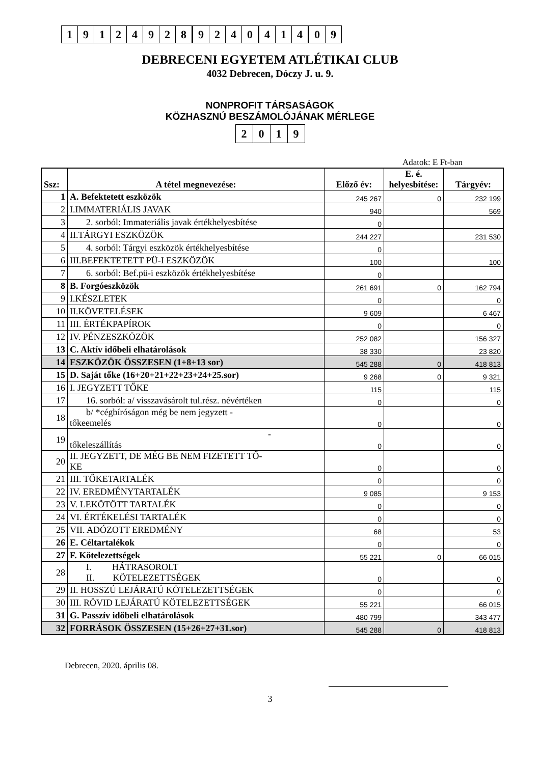| 1 | 9 | 1 | 2 | 4 | 9 | 2 | 8 | 9 | 2 | 4 | 0 | 4 | 1 | 4 | 0 | 9 |
DEBRECENI EGYETEM ATLÉTIKAI CLUB
4032 Debrecen, Dóczy J. u. 9.
NONPROFIT TÁRSASÁGOK
KÖZHASZNÚ BESZÁMOLÓJÁNAK MÉRLEGE
| 2 | 0 | 1 | 9 |
Adatok: E Ft-ban
| Ssz: | A tétel megnevezése: | Előző év: | E. é. helyesbítése: | Tárgyév: |
| --- | --- | --- | --- | --- |
| 1 | A. Befektetett eszközök | 245 267 | 0 | 232 199 |
| 2 | I.IMMATERIÁLIS JAVAK | 940 | | 569 |
| 3 | 2. sorból: Immateriális javak értékhelyesbítése | 0 | | |
| 4 | II.TÁRGYI ESZKÖZÖK | 244 227 | | 231 530 |
| 5 | 4. sorból: Tárgyi eszközök értékhelyesbítése | 0 | | |
| 6 | III.BEFEKTETETT PÜ-I ESZKÖZÖK | 100 | | 100 |
| 7 | 6. sorból: Bef.pü-i eszközök értékhelyesbítése | 0 | | |
| 8 | B. Forgóeszközök | 261 691 | 0 | 162 794 |
| 9 | I.KÉSZLETEK | 0 | | 0 |
| 10 | II.KÖVETELÉSEK | 9 609 | | 6 467 |
| 11 | III. ÉRTÉKPAPÍROK | 0 | | 0 |
| 12 | IV. PÉNZESZKÖZÖK | 252 082 | | 156 327 |
| 13 | C. Aktív időbeli elhatárolások | 38 330 | | 23 820 |
| 14 | ESZKÖZÖK ÖSSZESEN (1+8+13 sor) | 545 288 | 0 | 418 813 |
| 15 | D. Saját tőke (16+20+21+22+23+24+25.sor) | 9 268 | 0 | 9 321 |
| 16 | I. JEGYZETT TŐKE | 115 | | 115 |
| 17 | 16. sorból: a/ visszavásárolt tul.rész. névértéken | 0 | | 0 |
| 18 | b/ *cégbíróságon még be nem jegyzett - tőkeemelés | 0 | | 0 |
| 19 | - tőkeleszállítás | 0 | | 0 |
| 20 | II. JEGYZETT, DE MÉG BE NEM FIZETETT TŐ- KE | 0 | | 0 |
| 21 | III. TŐKETARTALÉK | 0 | | 0 |
| 22 | IV. EREDMÉNYTARTALÉK | 9 085 | | 9 153 |
| 23 | V. LEKÖTÖTT TARTALÉK | 0 | | 0 |
| 24 | VI. ÉRTÉKELÉSI TARTALÉK | 0 | | 0 |
| 25 | VII. ADÓZOTT EREDMÉNY | 68 | | 53 |
| 26 | E. Céltartalékok | 0 | | 0 |
| 27 | F. Kötelezettségek | 55 221 | 0 | 66 015 |
| 28 | I. HÁTRASOROLT II. KÖTELEZETTSÉGEK | 0 | | 0 |
| 29 | II. HOSSZÚ LEJÁRATÚ KÖTELEZETTSÉGEK | 0 | | 0 |
| 30 | III. RÖVID LEJÁRATÚ KÖTELEZETTSÉGEK | 55 221 | | 66 015 |
| 31 | G. Passzív időbeli elhatárolások | 480 799 | | 343 477 |
| 32 | FORRÁSOK ÖSSZESEN (15+26+27+31.sor) | 545 288 | 0 | 418 813 |
Debrecen, 2020. április 08.
3